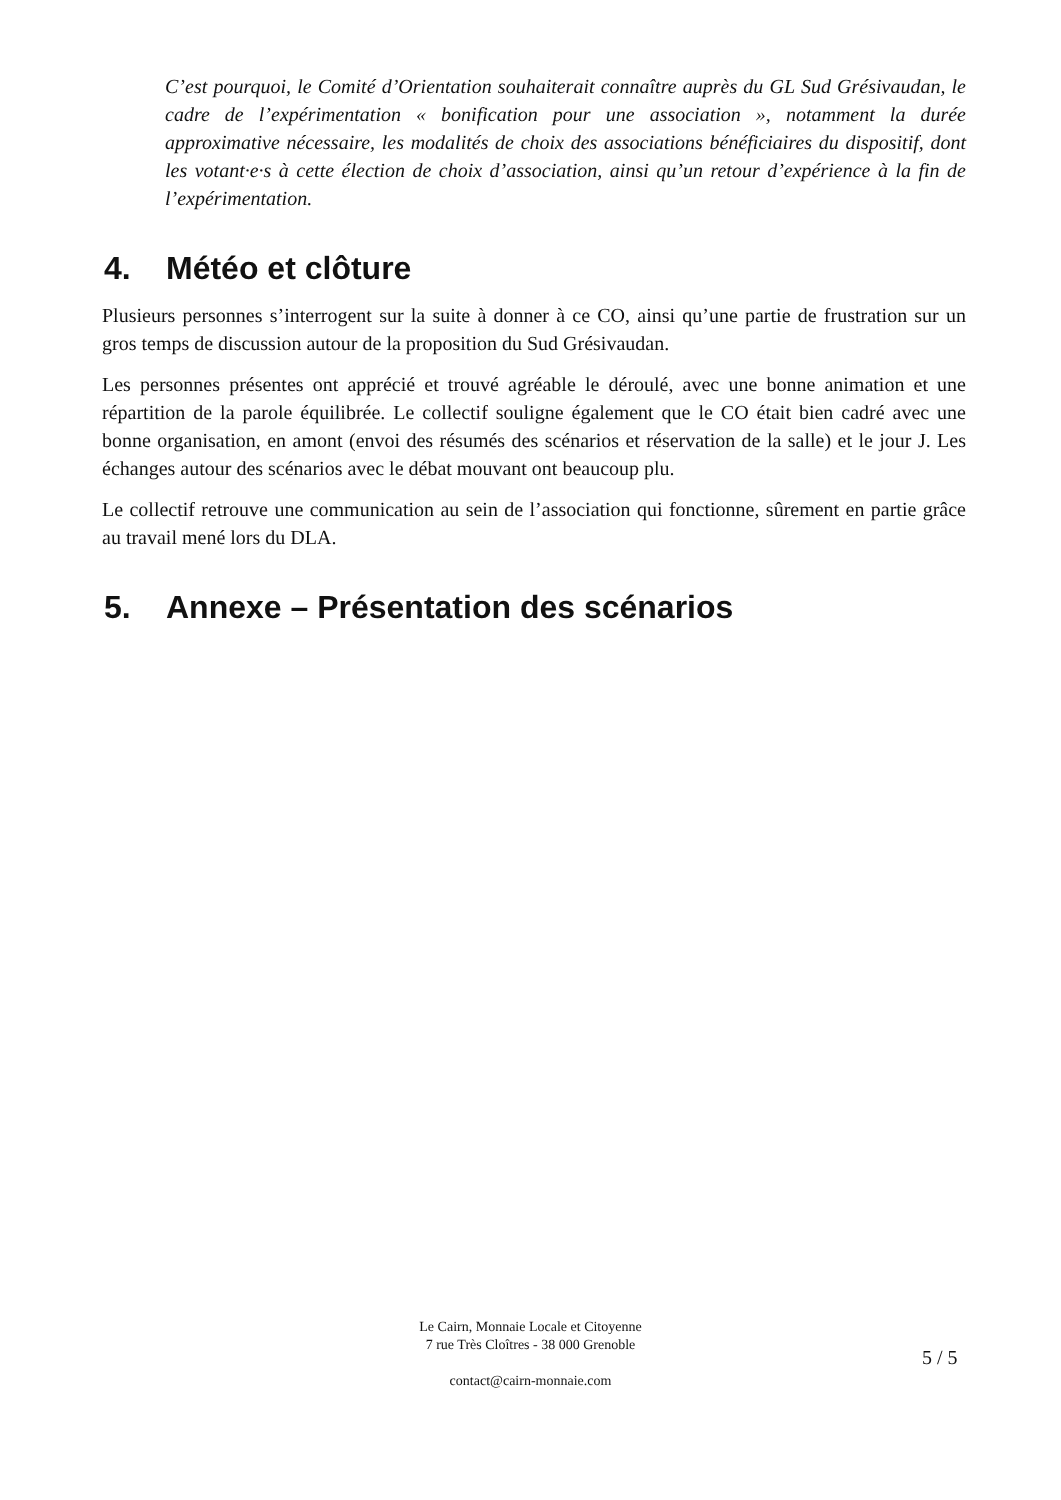C’est pourquoi, le Comité d’Orientation souhaiterait connaître auprès du GL Sud Grésivaudan, le cadre de l’expérimentation « bonification pour une association », notamment la durée approximative nécessaire, les modalités de choix des associations bénéficiaires du dispositif, dont les votant·e·s à cette élection de choix d’association, ainsi qu’un retour d’expérience à la fin de l’expérimentation.
4. Météo et clôture
Plusieurs personnes s’interrogent sur la suite à donner à ce CO, ainsi qu’une partie de frustration sur un gros temps de discussion autour de la proposition du Sud Grésivaudan.
Les personnes présentes ont apprécié et trouvé agréable le déroulé, avec une bonne animation et une répartition de la parole équilibrée. Le collectif souligne également que le CO était bien cadré avec une bonne organisation, en amont (envoi des résumés des scénarios et réservation de la salle) et le jour J. Les échanges autour des scénarios avec le débat mouvant ont beaucoup plu.
Le collectif retrouve une communication au sein de l’association qui fonctionne, sûrement en partie grâce au travail mené lors du DLA.
5. Annexe – Présentation des scénarios
Le Cairn, Monnaie Locale et Citoyenne
7 rue Très Cloîtres - 38 000 Grenoble
contact@cairn-monnaie.com
5 / 5